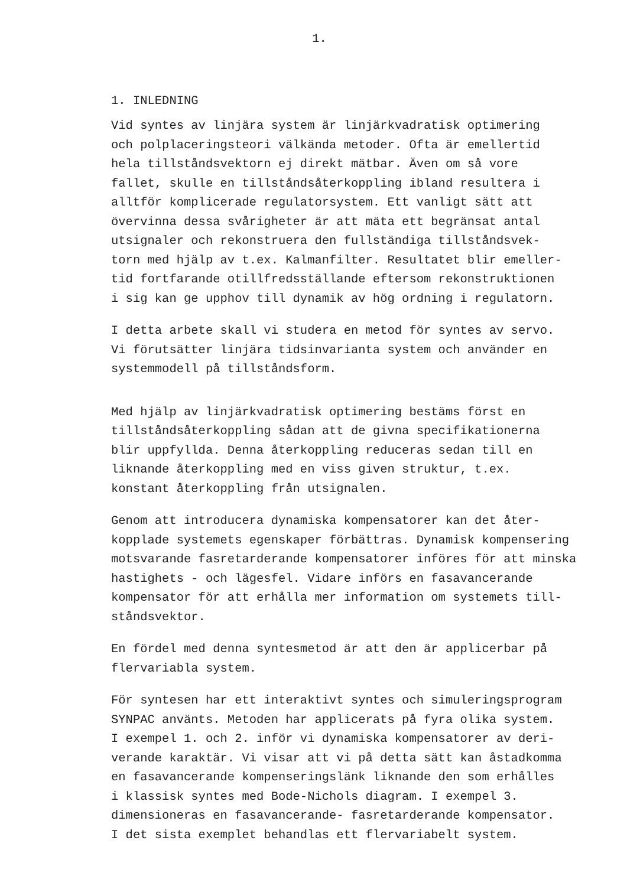1.
1. INLEDNING
Vid syntes av linjära system är linjärkvadratisk optimering och polplaceringsteori välkända metoder. Ofta är emellertid hela tillståndsvektorn ej direkt mätbar. Även om så vore fallet, skulle en tillståndsåterkoppling ibland resultera i alltför komplicerade regulatorsystem. Ett vanligt sätt att övervinna dessa svårigheter är att mäta ett begränsat antal utsignaler och rekonstruera den fullständiga tillståndsvek- torn med hjälp av t.ex. Kalmanfilter. Resultatet blir emeller- tid fortfarande otillfredsställande eftersom rekonstruktionen i sig kan ge upphov till dynamik av hög ordning i regulatorn.
I detta arbete skall vi studera en metod för syntes av servo. Vi förutsätter linjära tidsinvarianta system och använder en systemmodell på tillståndsform.
Med hjälp av linjärkvadratisk optimering bestäms först en tillståndsåterkoppling sådan att de givna specifikationerna blir uppfyllda. Denna återkoppling reduceras sedan till en liknande återkoppling med en viss given struktur, t.ex. konstant återkoppling från utsignalen.
Genom att introducera dynamiska kompensatorer kan det åter- kopplade systemets egenskaper förbättras. Dynamisk kompensering motsvarande fasretarderande kompensatorer införes för att minska hastighets - och lägesfel. Vidare införs en fasavancerande kompensator för att erhålla mer information om systemets till- ståndsvektor.
En fördel med denna syntesmetod är att den är applicerbar på flervariabla system.
För syntesen har ett interaktivt syntes och simuleringsprogram SYNPAC använts. Metoden har applicerats på fyra olika system. I exempel 1. och 2. inför vi dynamiska kompensatorer av deri- verande karaktär. Vi visar att vi på detta sätt kan åstadkomma en fasavancerande kompenseringslänk liknande den som erhålles i klassisk syntes med Bode-Nichols diagram. I exempel 3. dimensioneras en fasavancerande- fasretarderande kompensator. I det sista exemplet behandlas ett flervariabelt system.